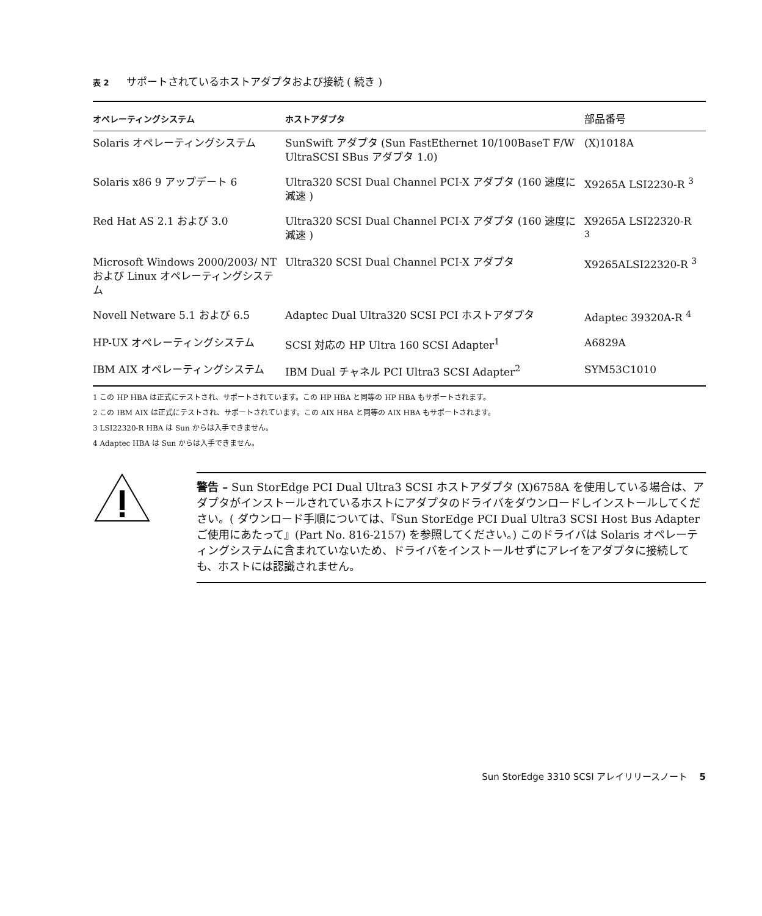表 2 サポートされているホストアダプタおよび接続 ( 続き )
| オペレーティングシステム | ホストアダプタ | 部品番号 |
| --- | --- | --- |
| Solaris オペレーティングシステム | SunSwift アダプタ (Sun FastEthernet 10/100BaseT F/W UltraSCSI SBus アダプタ 1.0) | (X)1018A |
| Solaris x86 9 アップデート 6 | Ultra320 SCSI Dual Channel PCI-X アダプタ (160 速度に減速 ) | X9265A LSI2230-R <sup>3</sup> |
| Red Hat AS 2.1 および 3.0 | Ultra320 SCSI Dual Channel PCI-X アダプタ (160 速度に減速 ) | X9265A LSI22320-R <sup>3</sup> |
| Microsoft Windows 2000/2003/ NT および Linux オペレーティングシステム | Ultra320 SCSI Dual Channel PCI-X アダプタ | X9265ALSI22320-R <sup>3</sup> |
| Novell Netware 5.1 および 6.5 | Adaptec Dual Ultra320 SCSI PCI ホストアダプタ | Adaptec 39320A-R <sup>4</sup> |
| HP-UX オペレーティングシステム | SCSI 対応の HP Ultra 160 SCSI Adapter<sup>1</sup> | A6829A |
| IBM AIX オペレーティングシステム | IBM Dual チャネル PCI Ultra3 SCSI Adapter<sup>2</sup> | SYM53C1010 |
1 この HP HBA は正式にテストされ、サポートされています。この HP HBA と同等の HP HBA もサポートされます。
2 この IBM AIX は正式にテストされ、サポートされています。この AIX HBA と同等の AIX HBA もサポートされます。
3 LSI22320-R HBA は Sun からは入手できません。
4 Adaptec HBA は Sun からは入手できません。
警告 – Sun StorEdge PCI Dual Ultra3 SCSI ホストアダプタ (X)6758A を使用している場合は、アダプタがインストールされているホストにアダプタのドライバをダウンロードしインストールしてください。( ダウンロード手順については、『Sun StorEdge PCI Dual Ultra3 SCSI Host Bus Adapter ご使用にあたって』(Part No. 816-2157) を参照してください。) このドライバは Solaris オペレーティングシステムに含まれていないため、ドライバをインストールせずにアレイをアダプタに接続しても、ホストには認識されません。
Sun StorEdge 3310 SCSI アレイリリースノート 5